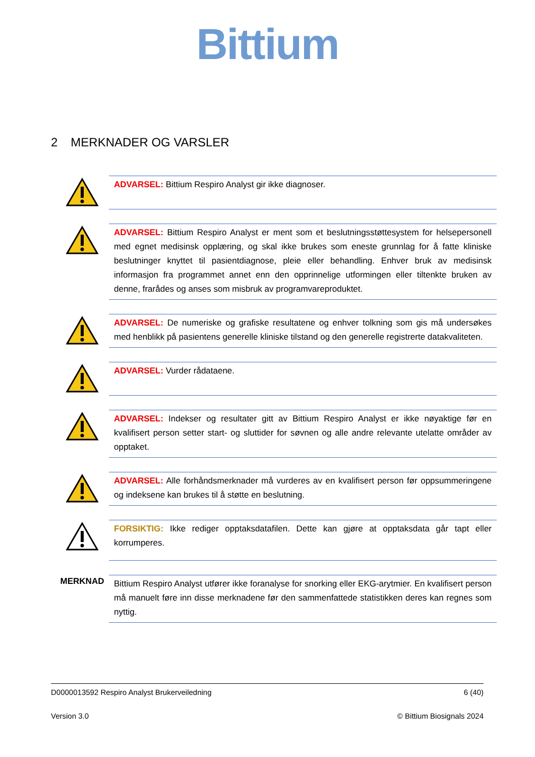Bittium
2 MERKNADER OG VARSLER
ADVARSEL: Bittium Respiro Analyst gir ikke diagnoser.
ADVARSEL: Bittium Respiro Analyst er ment som et beslutningsstøttesystem for helsepersonell med egnet medisinsk opplæring, og skal ikke brukes som eneste grunnlag for å fatte kliniske beslutninger knyttet til pasientdiagnose, pleie eller behandling. Enhver bruk av medisinsk informasjon fra programmet annet enn den opprinnelige utformingen eller tiltenkte bruken av denne, frarådes og anses som misbruk av programvareproduktet.
ADVARSEL: De numeriske og grafiske resultatene og enhver tolkning som gis må undersøkes med henblikk på pasientens generelle kliniske tilstand og den generelle registrerte datakvaliteten.
ADVARSEL: Vurder rådataene.
ADVARSEL: Indekser og resultater gitt av Bittium Respiro Analyst er ikke nøyaktige før en kvalifisert person setter start- og sluttider for søvnen og alle andre relevante utelatte områder av opptaket.
ADVARSEL: Alle forhåndsmerknader må vurderes av en kvalifisert person før oppsummeringene og indeksene kan brukes til å støtte en beslutning.
FORSIKTIG: Ikke rediger opptaksdatafilen. Dette kan gjøre at opptaksdata går tapt eller korrumperes.
MERKNAD
Bittium Respiro Analyst utfører ikke foranalyse for snorking eller EKG-arytmier. En kvalifisert person må manuelt føre inn disse merknadene før den sammenfattede statistikken deres kan regnes som nyttig.
D0000013592 Respiro Analyst Brukerveiledning 6 (40)
Version 3.0 © Bittium Biosignals 2024